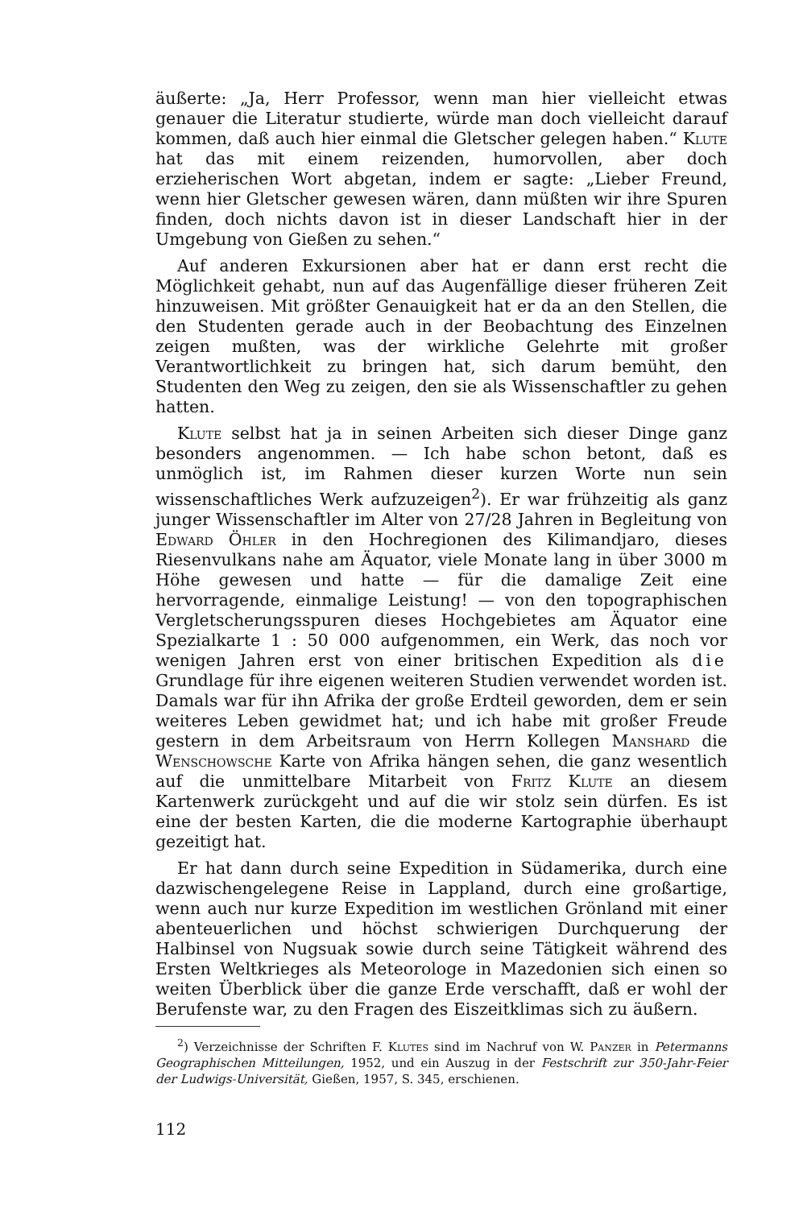äußerte: „Ja, Herr Professor, wenn man hier vielleicht etwas genauer die Literatur studierte, würde man doch vielleicht darauf kommen, daß auch hier einmal die Gletscher gelegen haben.“ Klute hat das mit einem reizenden, humorvollen, aber doch erzieherischen Wort abgetan, indem er sagte: „Lieber Freund, wenn hier Gletscher gewesen wären, dann müßten wir ihre Spuren finden, doch nichts davon ist in dieser Landschaft hier in der Umgebung von Gießen zu sehen.“
Auf anderen Exkursionen aber hat er dann erst recht die Möglichkeit gehabt, nun auf das Augenfällige dieser früheren Zeit hinzuweisen. Mit größter Genauigkeit hat er da an den Stellen, die den Studenten gerade auch in der Beobachtung des Einzelnen zeigen mußten, was der wirkliche Gelehrte mit großer Verantwortlichkeit zu bringen hat, sich darum bemüht, den Studenten den Weg zu zeigen, den sie als Wissenschaftler zu gehen hatten.
Klute selbst hat ja in seinen Arbeiten sich dieser Dinge ganz besonders angenommen. — Ich habe schon betont, daß es unmöglich ist, im Rahmen dieser kurzen Worte nun sein wissenschaftliches Werk aufzuzeigen<sup>2</sup>). Er war frühzeitig als ganz junger Wissenschaftler im Alter von 27/28 Jahren in Begleitung von Edward Öhler in den Hochregionen des Kilimandjaro, dieses Riesenvulkans nahe am Äquator, viele Monate lang in über 3000 m Höhe gewesen und hatte — für die damalige Zeit eine hervorragende, einmalige Leistung! — von den topographischen Vergletscherungsspuren dieses Hochgebietes am Äquator eine Spezialkarte 1 : 50 000 aufgenommen, ein Werk, das noch vor wenigen Jahren erst von einer britischen Expedition als die Grundlage für ihre eigenen weiteren Studien verwendet worden ist. Damals war für ihn Afrika der große Erdteil geworden, dem er sein weiteres Leben gewidmet hat; und ich habe mit großer Freude gestern in dem Arbeitsraum von Herrn Kollegen Manshard die Wenschowsche Karte von Afrika hängen sehen, die ganz wesentlich auf die unmittelbare Mitarbeit von Fritz Klute an diesem Kartenwerk zurückgeht und auf die wir stolz sein dürfen. Es ist eine der besten Karten, die die moderne Kartographie überhaupt gezeitigt hat.
Er hat dann durch seine Expedition in Südamerika, durch eine dazwischengelegene Reise in Lappland, durch eine großartige, wenn auch nur kurze Expedition im westlichen Grönland mit einer abenteuerlichen und höchst schwierigen Durchquerung der Halbinsel von Nugsuak sowie durch seine Tätigkeit während des Ersten Weltkrieges als Meteorologe in Mazedonien sich einen so weiten Überblick über die ganze Erde verschafft, daß er wohl der Berufenste war, zu den Fragen des Eiszeitklimas sich zu äußern.
<sup>2</sup>) Verzeichnisse der Schriften F. Klutes sind im Nachruf von W. Panzer in Petermanns Geographischen Mitteilungen, 1952, und ein Auszug in der Festschrift zur 350-Jahr-Feier der Ludwigs-Universität, Gießen, 1957, S. 345, erschienen.
112